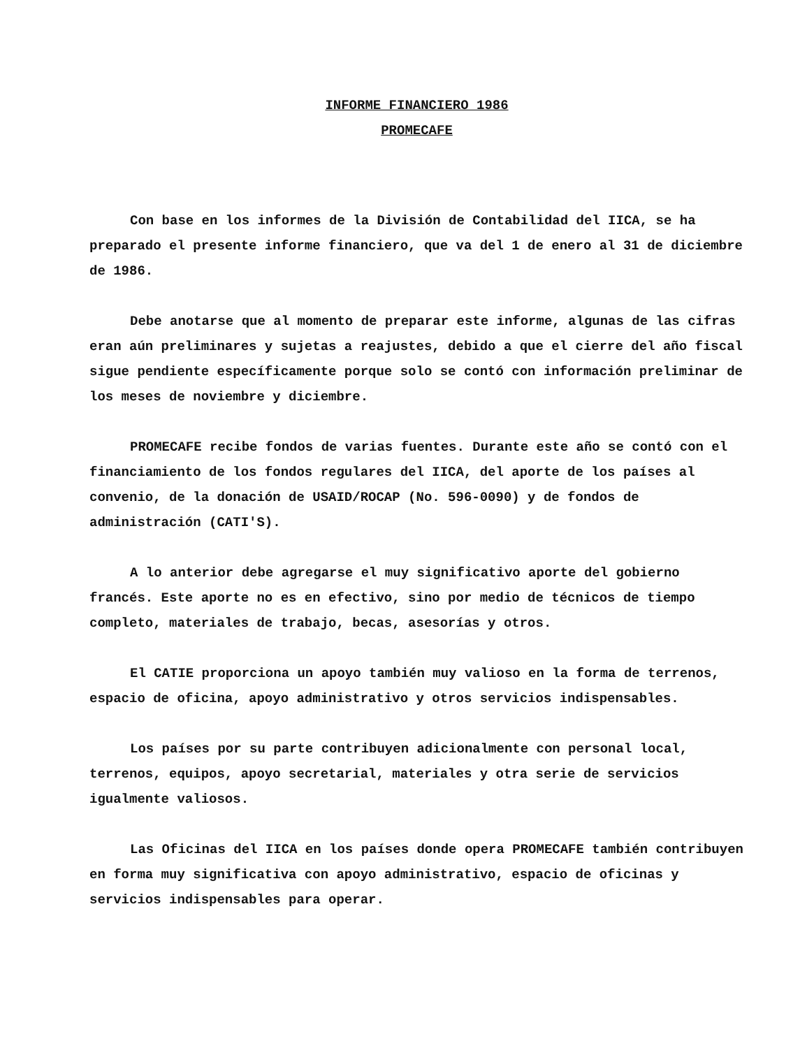INFORME FINANCIERO 1986
PROMECAFE
Con base en los informes de la División de Contabilidad del IICA, se ha preparado el presente informe financiero, que va del 1 de enero al 31 de diciembre de 1986.
Debe anotarse que al momento de preparar este informe, algunas de las cifras eran aún preliminares y sujetas a reajustes, debido a que el cierre del año fiscal sigue pendiente específicamente porque solo se contó con información preliminar de los meses de noviembre y diciembre.
PROMECAFE recibe fondos de varias fuentes. Durante este año se contó con el financiamiento de los fondos regulares del IICA, del aporte de los países al convenio, de la donación de USAID/ROCAP (No. 596-0090) y de fondos de administración (CATI'S).
A lo anterior debe agregarse el muy significativo aporte del gobierno francés. Este aporte no es en efectivo, sino por medio de técnicos de tiempo completo, materiales de trabajo, becas, asesorías y otros.
El CATIE proporciona un apoyo también muy valioso en la forma de terrenos, espacio de oficina, apoyo administrativo y otros servicios indispensables.
Los países por su parte contribuyen adicionalmente con personal local, terrenos, equipos, apoyo secretarial, materiales y otra serie de servicios igualmente valiosos.
Las Oficinas del IICA en los países donde opera PROMECAFE también contribuyen en forma muy significativa con apoyo administrativo, espacio de oficinas y servicios indispensables para operar.